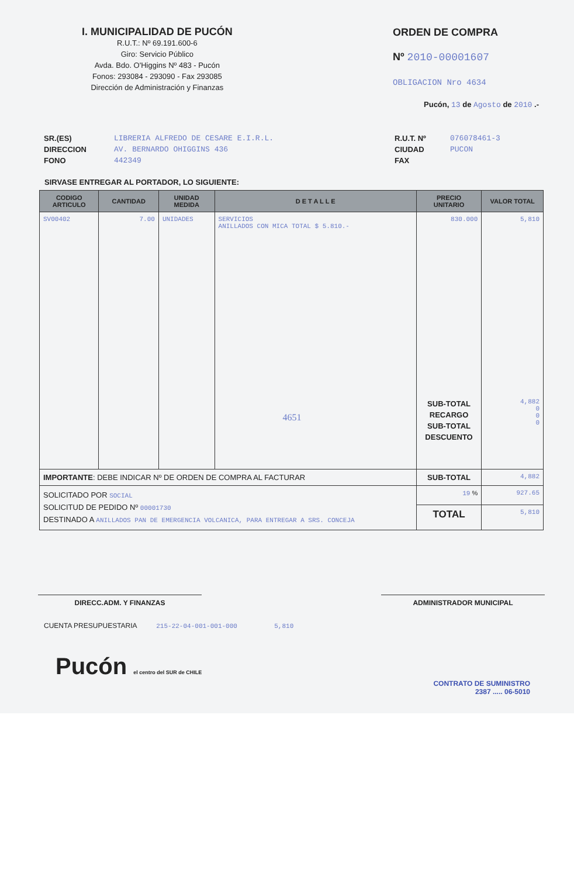I. MUNICIPALIDAD DE PUCÓN
R.U.T.: Nº 69.191.600-6
Giro: Servicio Público
Avda. Bdo. O'Higgins Nº 483 - Pucón
Fonos: 293084 - 293090 - Fax 293085
Dirección de Administración y Finanzas
ORDEN DE COMPRA
Nº 2010-00001607
OBLIGACION Nro 4634
Pucón, 13 de Agosto de 2010 .-
SR.(ES)
DIRECCION
FONO
LIBRERIA ALFREDO DE CESARE E.I.R.L.
AV. BERNARDO OHIGGINS 436
442349
R.U.T. Nº
CIUDAD
FAX
076078461-3
PUCON
SIRVASE ENTREGAR AL PORTADOR, LO SIGUIENTE:
| CODIGO ARTICULO | CANTIDAD | UNIDAD MEDIDA | D E T A L L E | PRECIO UNITARIO | VALOR TOTAL |
| --- | --- | --- | --- | --- | --- |
| SV00402 | 7.00 | UNIDADES | SERVICIOS ANILLADOS CON MICA TOTAL $ 5.810.- 4651 | 830.000 SUB-TOTAL RECARGO SUB-TOTAL DESCUENTO | 5,810 4,882 0 0 0 |
| IMPORTANTE : DEBE INDICAR Nº DE ORDEN DE COMPRA AL FACTURAR | | | | SUB-TOTAL | 4,882 |
| SOLICITADO POR SOCIAL SOLICITUD DE PEDIDO Nº 00001730 DESTINADO A ANILLADOS PAN DE EMERGENCIA VOLCANICA, PARA ENTREGAR A SRS. CONCEJA | | | | 19 % | 927.65 |
| | | | | TOTAL | 5,810 |
DIRECC.ADM. Y FINANZAS ADMINISTRADOR MUNICIPAL
CUENTA PRESUPUESTARIA 215-22-04-001-001-000 5,810
Pucón el centro del SUR de CHILE
CONTRATO DE SUMINISTRO
2387 ..... 06-5010